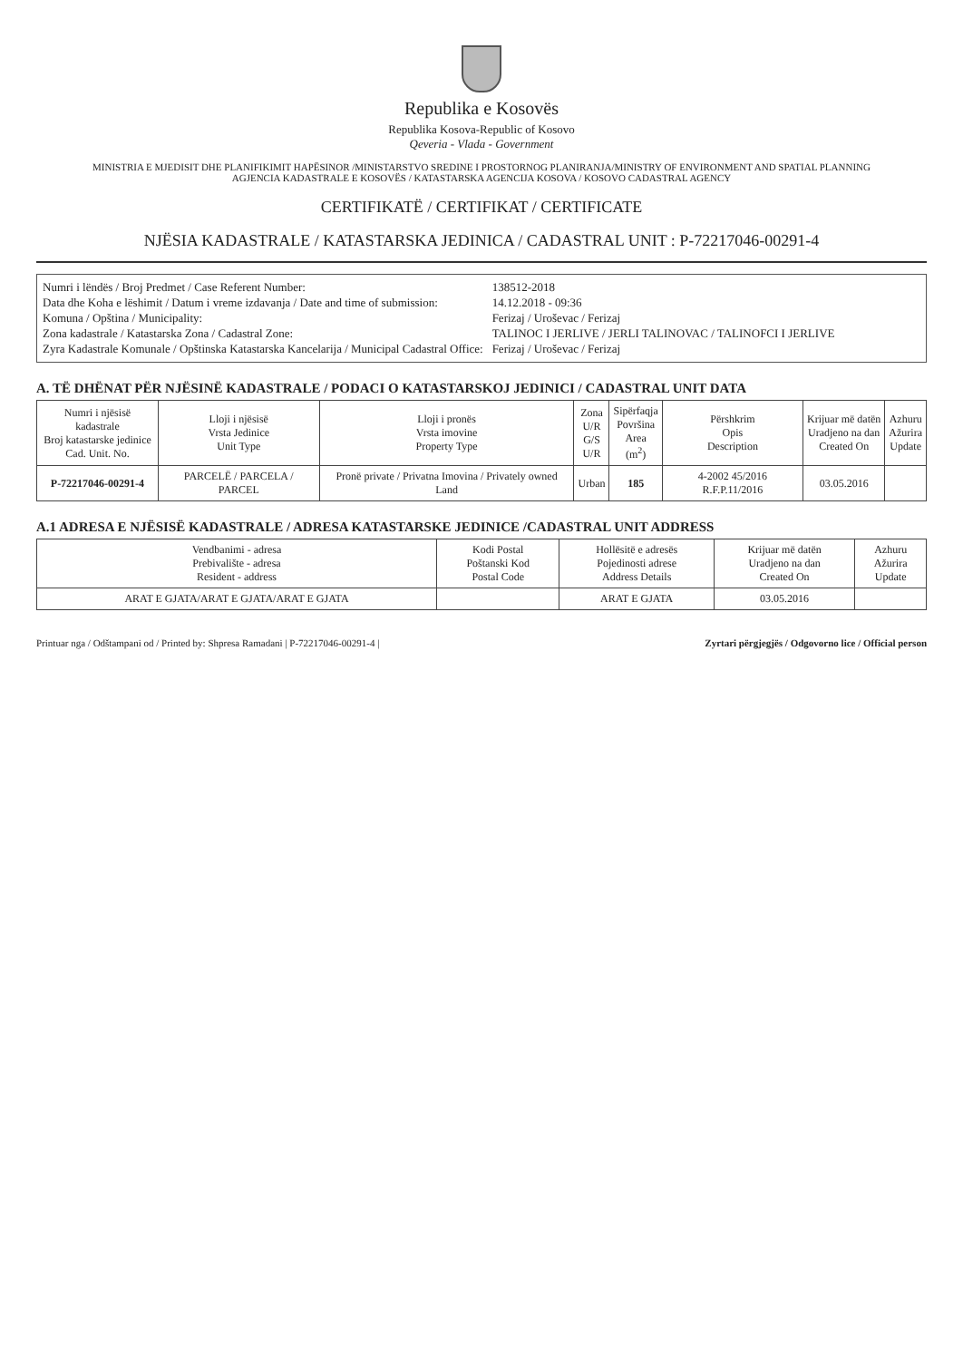Republika e Kosovës
Republika Kosova-Republic of Kosovo
Qeveria - Vlada - Government
MINISTRIA E MJEDISIT DHE PLANIFIKIMIT HAPËSINOR /MINISTARSTVO SREDINE I PROSTORNOG PLANIRANJA/MINISTRY OF ENVIRONMENT AND SPATIAL PLANNING
AGJENCIA KADASTRALE E KOSOVËS / KATASTARSKA AGENCIJA KOSOVA / KOSOVO CADASTRAL AGENCY
CERTIFIKATË / CERTIFIKAT / CERTIFICATE
NJËSIA KADASTRALE / KATASTARSKA JEDINICA / CADASTRAL UNIT : P-72217046-00291-4
Numri i lëndës / Broj Predmet / Case Referent Number:
138512-2018
Data dhe Koha e lëshimit / Datum i vreme izdavanja / Date and time of submission:
14.12.2018 - 09:36
Komuna / Opština / Municipality:
Ferizaj / Uroševac / Ferizaj
Zona kadastrale / Katastarska Zona / Cadastral Zone:
TALINOC I JERLIVE / JERLI TALINOVAC / TALINOFCI I JERLIVE
Zyra Kadastrale Komunale / Opštinska Katastarska Kancelarija / Municipal Cadastral Office:
Ferizaj / Uroševac / Ferizaj
A. TË DHËNAT PËR NJËSINË KADASTRALE / PODACI O KATASTARSKOJ JEDINICI / CADASTRAL UNIT DATA
| Numri i njësisë kadastrale Broj katastarske jedinice Cad. Unit. No. | Lloji i njësisë Vrsta Jedinice Unit Type | Lloji i pronës Vrsta imovine Property Type | Zona U/R G/S U/R | Sipërfaqja Površina Area (m<sup>2</sup>) | Përshkrim Opis Description | Krijuar më datën Uradjeno na dan Created On | Azhuru Ažurira Update |
| --- | --- | --- | --- | --- | --- | --- | --- |
| P-72217046-00291-4 | PARCELË / PARCELA / PARCEL | Pronë private / Privatna Imovina / Privately owned Land | Urban | 185 | 4-2002 45/2016 R.F.P.11/2016 | 03.05.2016 | |
A.1 ADRESA E NJËSISË KADASTRALE / ADRESA KATASTARSKE JEDINICE /CADASTRAL UNIT ADDRESS
| Vendbanimi - adresa Prebivalište - adresa Resident - address | Kodi Postal Poštanski Kod Postal Code | Hollësitë e adresës Pojedinosti adrese Address Details | Krijuar më datën Uradjeno na dan Created On | Azhuru Ažurira Update |
| --- | --- | --- | --- | --- |
| ARAT E GJATA/ARAT E GJATA/ARAT E GJATA | | ARAT E GJATA | 03.05.2016 | |
Printuar nga / Odštampani od / Printed by: Shpresa Ramadani | P-72217046-00291-4 |
Zyrtari përgjegjës / Odgovorno lice / Official person